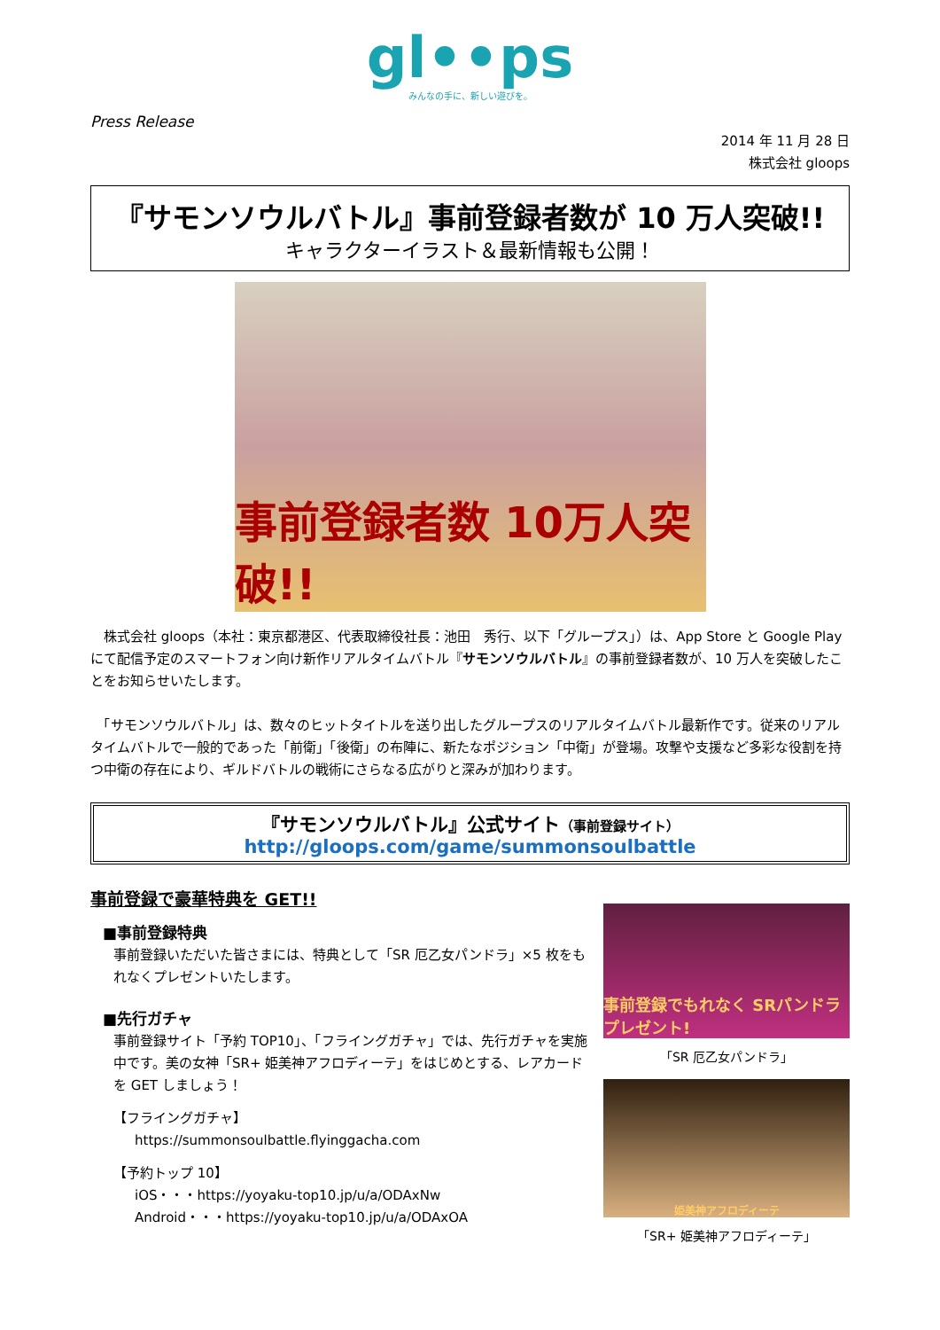gl••ps
みんなの手に、新しい遊びを。
Press Release
2014 年 11 月 28 日
株式会社 gloops
『サモンソウルバトル』事前登録者数が 10 万人突破!!
キャラクターイラスト＆最新情報も公開！
事前登録者数 10万人突破!!
　株式会社 gloops（本社：東京都港区、代表取締役社長：池田　秀行、以下「グループス」）は、App Store と Google Play にて配信予定のスマートフォン向け新作リアルタイムバトル『サモンソウルバトル』の事前登録者数が、10 万人を突破したことをお知らせいたします。
　「サモンソウルバトル」は、数々のヒットタイトルを送り出したグループスのリアルタイムバトル最新作です。従来のリアルタイムバトルで一般的であった「前衛」「後衛」の布陣に、新たなポジション「中衛」が登場。攻撃や支援など多彩な役割を持つ中衛の存在により、ギルドバトルの戦術にさらなる広がりと深みが加わります。
『サモンソウルバトル』公式サイト（事前登録サイト）
http://gloops.com/game/summonsoulbattle
事前登録で豪華特典を GET!!
■事前登録特典
事前登録いただいた皆さまには、特典として「SR 厄乙女パンドラ」×5 枚をもれなくプレゼントいたします。
■先行ガチャ
事前登録サイト「予約 TOP10」、「フライングガチャ」では、先行ガチャを実施中です。美の女神「SR+ 姫美神アフロディーテ」をはじめとする、レアカードを GET しましょう！
【フライングガチャ】
https://summonsoulbattle.flyinggacha.com
【予約トップ 10】
iOS・・・https://yoyaku-top10.jp/u/a/ODAxNw
Android・・・https://yoyaku-top10.jp/u/a/ODAxOA
事前登録でもれなく SRパンドラ プレゼント!
「SR 厄乙女パンドラ」
姫美神アフロディーテ
「SR+ 姫美神アフロディーテ」